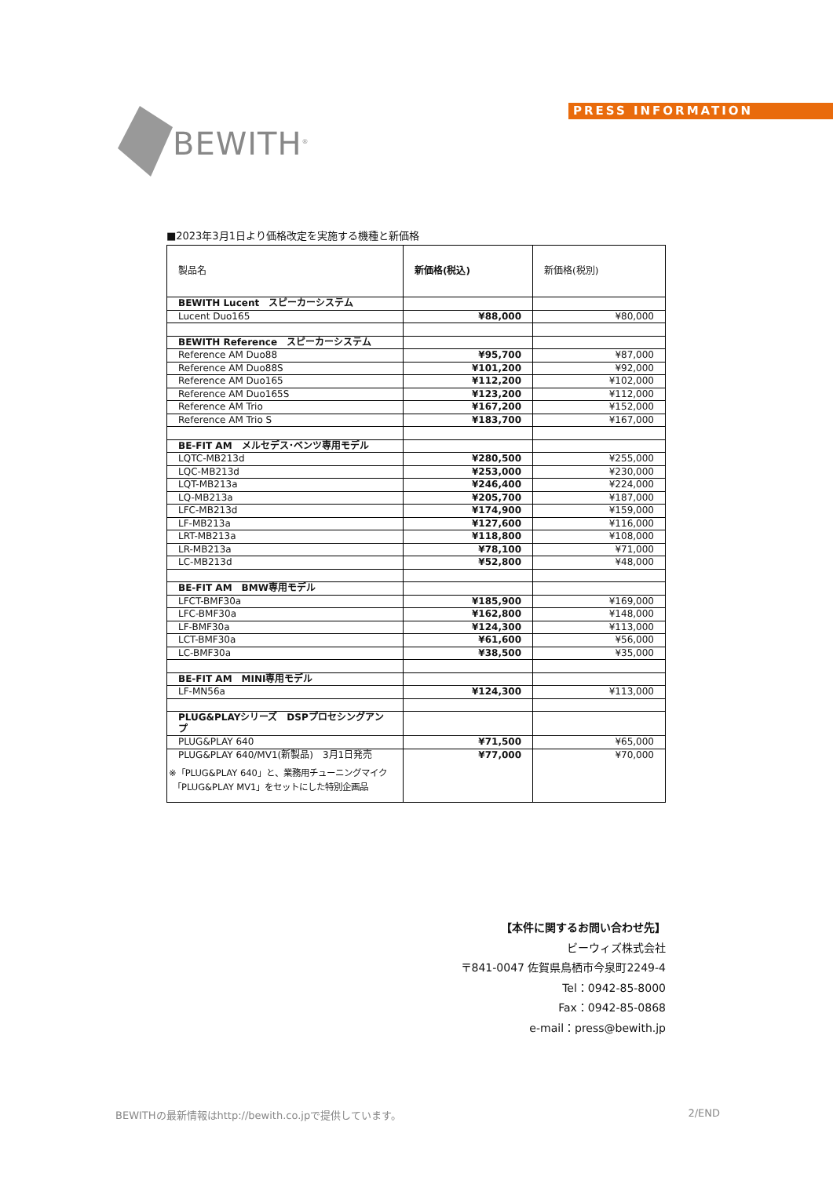BEWITH<sup>®</sup>
PRESS INFORMATION
■2023年3月1日より価格改定を実施する機種と新価格
| 製品名 | 新価格(税込) | 新価格(税別) |
| --- | --- | --- |
| BEWITH Lucent スピーカーシステム | | |
| Lucent Duo165 | ¥88,000 | ¥80,000 |
| BEWITH Reference スピーカーシステム | | |
| Reference AM Duo88 | ¥95,700 | ¥87,000 |
| Reference AM Duo88S | ¥101,200 | ¥92,000 |
| Reference AM Duo165 | ¥112,200 | ¥102,000 |
| Reference AM Duo165S | ¥123,200 | ¥112,000 |
| Reference AM Trio | ¥167,200 | ¥152,000 |
| Reference AM Trio S | ¥183,700 | ¥167,000 |
| BE-FIT AM メルセデス･ベンツ専用モデル | | |
| LQTC-MB213d | ¥280,500 | ¥255,000 |
| LQC-MB213d | ¥253,000 | ¥230,000 |
| LQT-MB213a | ¥246,400 | ¥224,000 |
| LQ-MB213a | ¥205,700 | ¥187,000 |
| LFC-MB213d | ¥174,900 | ¥159,000 |
| LF-MB213a | ¥127,600 | ¥116,000 |
| LRT-MB213a | ¥118,800 | ¥108,000 |
| LR-MB213a | ¥78,100 | ¥71,000 |
| LC-MB213d | ¥52,800 | ¥48,000 |
| BE-FIT AM BMW専用モデル | | |
| LFCT-BMF30a | ¥185,900 | ¥169,000 |
| LFC-BMF30a | ¥162,800 | ¥148,000 |
| LF-BMF30a | ¥124,300 | ¥113,000 |
| LCT-BMF30a | ¥61,600 | ¥56,000 |
| LC-BMF30a | ¥38,500 | ¥35,000 |
| BE-FIT AM MINI専用モデル | | |
| LF-MN56a | ¥124,300 | ¥113,000 |
| PLUG&PLAYシリーズ DSPプロセシングアンプ | | |
| PLUG&PLAY 640 | ¥71,500 | ¥65,000 |
| PLUG&PLAY 640/MV1(新製品) 3月1日発売 ※「PLUG&PLAY 640」と、業務用チューニングマイク 「PLUG&PLAY MV1」をセットにした特別企画品 | ¥77,000 | ¥70,000 |
【本件に関するお問い合わせ先】
ビーウィズ株式会社
〒841-0047 佐賀県鳥栖市今泉町2249-4
Tel：0942-85-8000
Fax：0942-85-0868
e-mail：press@bewith.jp
BEWITHの最新情報はhttp://bewith.co.jpで提供しています。 2/END